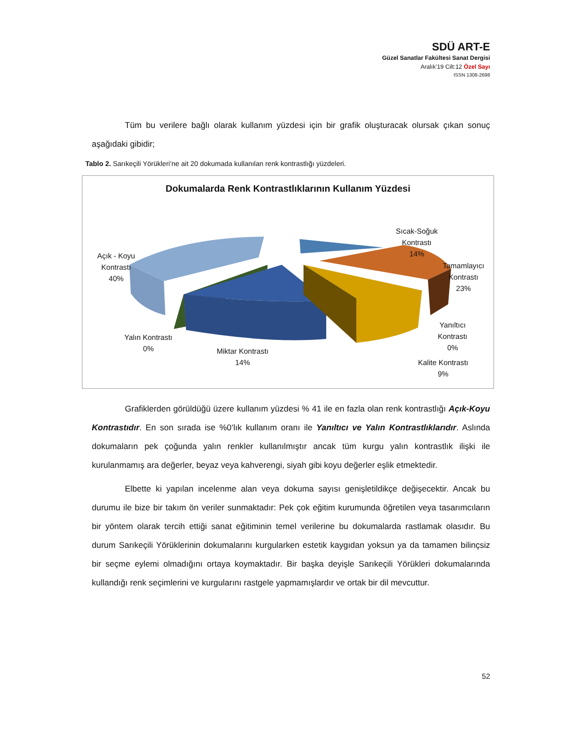SDÜ ART-E
Güzel Sanatlar Fakültesi Sanat Dergisi
Aralık’19 Cilt:12 Özel Sayı
ISSN 1308-2698
Tüm bu verilere bağlı olarak kullanım yüzdesi için bir grafik oluşturacak olursak çıkan sonuç aşağıdaki gibidir;
Tablo 2. Sarıkeçili Yörükleri’ne ait 20 dokumada kullanılan renk kontrastlığı yüzdeleri.
Dokumalarda Renk Kontrastlıklarının Kullanım Yüzdesi
Açık - Koyu
Kontrastı
40%
Sıcak-Soğuk
Kontrastı
14%
Tamamlayıcı
Kontrastı
23%
Yanıltıcı
Kontrastı
0%
Yalın Kontrastı
0%
Miktar Kontrastı
14%
Kalite Kontrastı
9%
Grafiklerden görüldüğü üzere kullanım yüzdesi % 41 ile en fazla olan renk kontrastlığı Açık-Koyu Kontrastıdır. En son sırada ise %0‘lık kullanım oranı ile Yanıltıcı ve Yalın Kontrastlıklarıdır. Aslında dokumaların pek çoğunda yalın renkler kullanılmıştır ancak tüm kurgu yalın kontrastlık ilişki ile kurulanmamış ara değerler, beyaz veya kahverengi, siyah gibi koyu değerler eşlik etmektedir.
Elbette ki yapılan incelenme alan veya dokuma sayısı genişletildikçe değişecektir. Ancak bu durumu ile bize bir takım ön veriler sunmaktadır: Pek çok eğitim kurumunda öğretilen veya tasarımcıların bir yöntem olarak tercih ettiği sanat eğitiminin temel verilerine bu dokumalarda rastlamak olasıdır. Bu durum Sarıkeçili Yörüklerinin dokumalarını kurgularken estetik kaygıdan yoksun ya da tamamen bilinçsiz bir seçme eylemi olmadığını ortaya koymaktadır. Bir başka deyişle Sarıkeçili Yörükleri dokumalarında kullandığı renk seçimlerini ve kurgularını rastgele yapmamışlardır ve ortak bir dil mevcuttur.
52